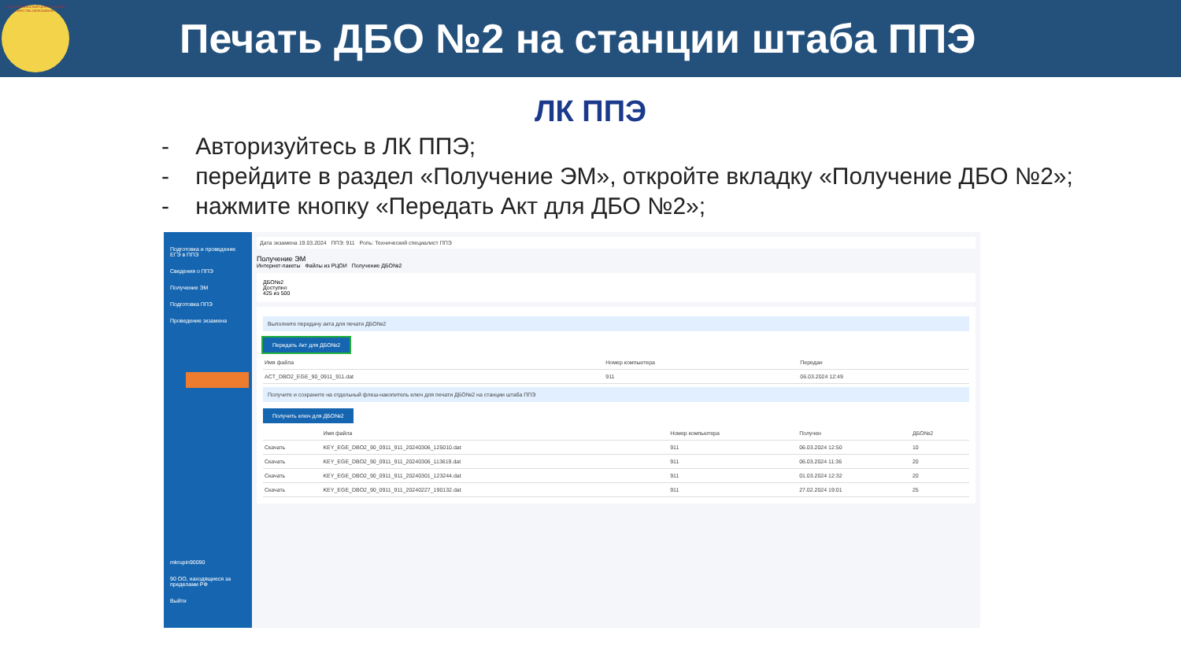РЕСПУБЛИКАНСКИЙ ЦЕНТР ОЦЕНКИ КАЧЕСТВА ОБРАЗОВАНИЯ
Печать ДБО №2 на станции штаба ППЭ
ЛК ППЭ
- Авторизуйтесь в ЛК ППЭ;
- перейдите в раздел «Получение ЭМ», откройте вкладку «Получение ДБО №2»;
- нажмите кнопку «Передать Акт для ДБО №2»;
Подготовка и проведение ЕГЭ в ППЭ
Сведения о ППЭ
Получение ЭМ
Подготовка ППЭ
Проведение экзамена
mkrupin90090
90 ОО, находящиеся за пределами РФ
Выйти
Дата экзамена 19.03.2024 ППЭ: 911 Роль: Технический специалист ППЭ
Получение ЭМ
Интернет-пакеты Файлы из РЦОИ Получение ДБО№2
ДБО№2
Доступно
425 из 500
Выполните передачу акта для печати ДБО№2
Передать Акт для ДБО№2
| Имя файла | Номер компьютера | Передан |
| --- | --- | --- |
| ACT_DBO2_EGE_90_0911_911.dat | 911 | 06.03.2024 12:49 |
Получите и сохраните на отдельный флеш-накопитель ключ для печати ДБО№2 на станции штаба ППЭ
Получить ключ для ДБО№2
| | Имя файла | Номер компьютера | Получен | ДБО№2 |
| --- | --- | --- | --- | --- |
| Скачать | KEY_EGE_DBO2_90_0911_911_20240306_125010.dat | 911 | 06.03.2024 12:50 | 10 |
| Скачать | KEY_EGE_DBO2_90_0911_911_20240306_113619.dat | 911 | 06.03.2024 11:36 | 20 |
| Скачать | KEY_EGE_DBO2_90_0911_911_20240301_123244.dat | 911 | 01.03.2024 12:32 | 20 |
| Скачать | KEY_EGE_DBO2_90_0911_911_20240227_190132.dat | 911 | 27.02.2024 19:01 | 25 |